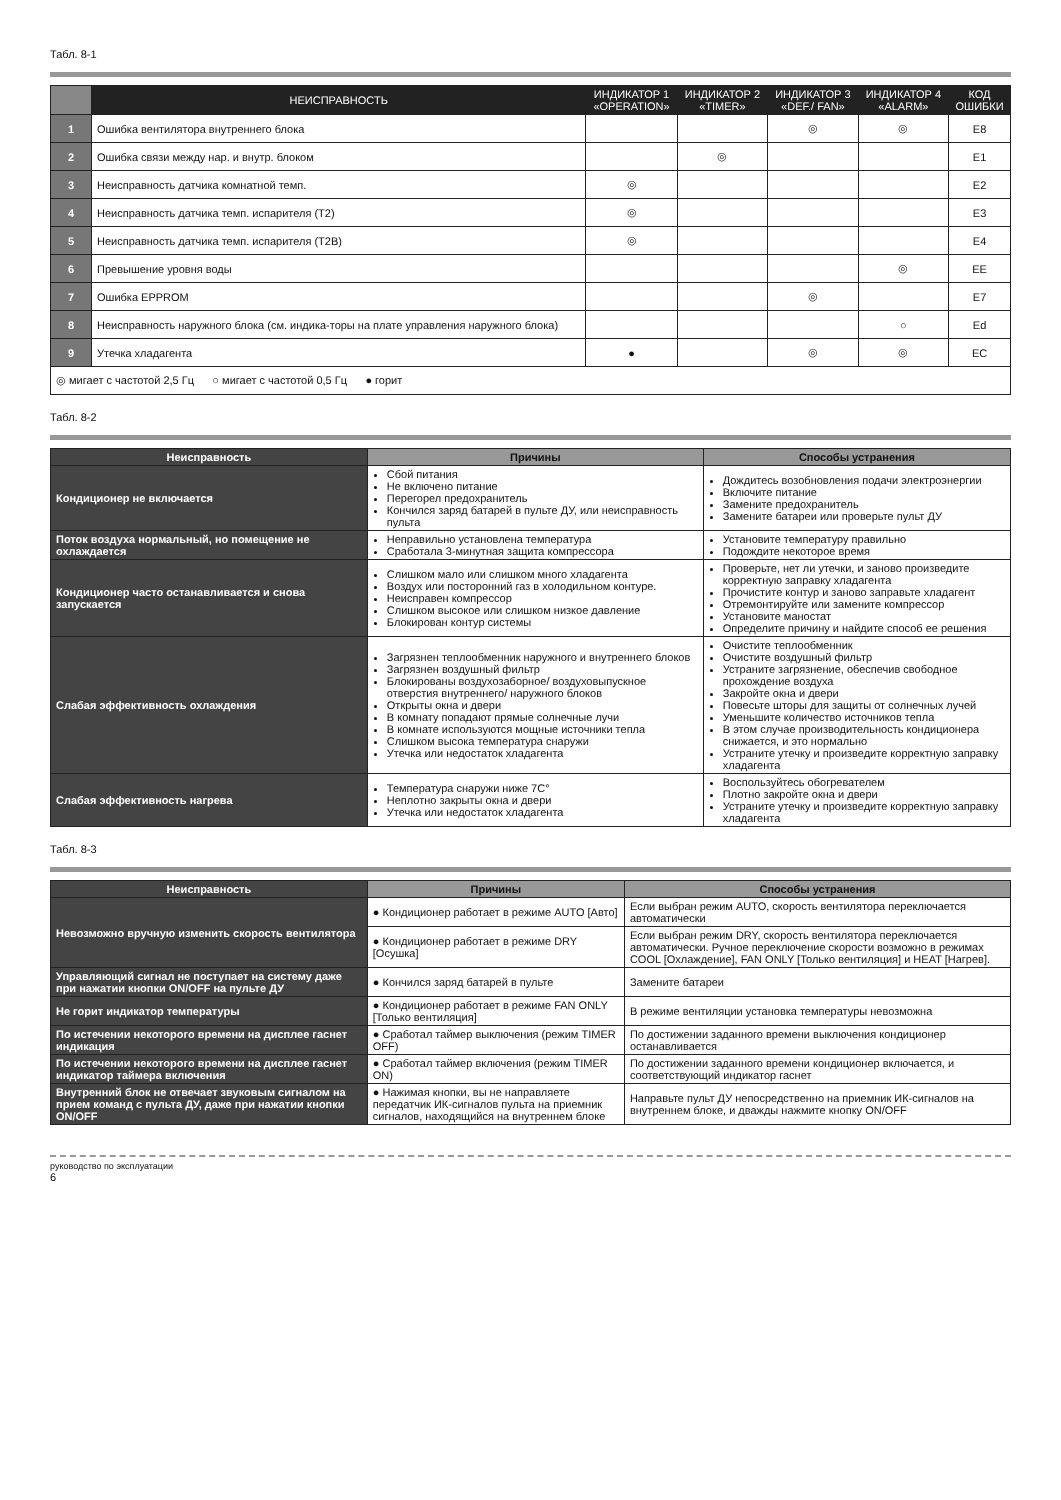Табл. 8-1
| | НЕИСПРАВНОСТЬ | ИНДИКАТОР 1 «OPERATION» | ИНДИКАТОР 2 «TIMER» | ИНДИКАТОР 3 «DEF./ FAN» | ИНДИКАТОР 4 «ALARM» | КОД ОШИБКИ |
| --- | --- | --- | --- | --- | --- | --- |
| 1 | Ошибка вентилятора внутреннего блока | | | ◎ | ◎ | E8 |
| 2 | Ошибка связи между нар. и внутр. блоком | | ◎ | | | E1 |
| 3 | Неисправность датчика комнатной темп. | ◎ | | | | E2 |
| 4 | Неисправность датчика темп. испарителя (T2) | ◎ | | | | E3 |
| 5 | Неисправность датчика темп. испарителя (T2B) | ◎ | | | | E4 |
| 6 | Превышение уровня воды | | | | ◎ | EE |
| 7 | Ошибка EPPROM | | | ◎ | | E7 |
| 8 | Неисправность наружного блока (см. индика-торы на плате управления наружного блока) | | | | ○ | Ed |
| 9 | Утечка хладагента | ● | | ◎ | ◎ | EC |
| ◎ мигает с частотой 2,5 Гц ○ мигает с частотой 0,5 Гц ● горит | | | | | | |
Табл. 8-2
| Неисправность | Причины | Способы устранения |
| --- | --- | --- |
| Кондиционер не включается | Сбой питания Не включено питание Перегорел предохранитель Кончился заряд батарей в пульте ДУ, или неисправность пульта | Дождитесь возобновления подачи электроэнергии Включите питание Замените предохранитель Замените батареи или проверьте пульт ДУ |
| Поток воздуха нормальный, но помещение не охлаждается | Неправильно установлена температура Сработала 3-минутная защита компрессора | Установите температуру правильно Подождите некоторое время |
| Кондиционер часто останавливается и снова запускается | Слишком мало или слишком много хладагента Воздух или посторонний газ в холодильном контуре. Неисправен компрессор Слишком высокое или слишком низкое давление Блокирован контур системы | Проверьте, нет ли утечки, и заново произведите корректную заправку хладагента Прочистите контур и заново заправьте хладагент Отремонтируйте или замените компрессор Установите маностат Определите причину и найдите способ ее решения |
| Слабая эффективность охлаждения | Загрязнен теплообменник наружного и внутреннего блоков Загрязнен воздушный фильтр Блокированы воздухозаборное/ воздуховыпускное отверстия внутреннего/ наружного блоков Открыты окна и двери В комнату попадают прямые солнечные лучи В комнате используются мощные источники тепла Слишком высока температура снаружи Утечка или недостаток хладагента | Очистите теплообменник Очистите воздушный фильтр Устраните загрязнение, обеспечив свободное прохождение воздуха Закройте окна и двери Повесьте шторы для защиты от солнечных лучей Уменьшите количество источников тепла В этом случае производительность кондиционера снижается, и это нормально Устраните утечку и произведите корректную заправку хладагента |
| Слабая эффективность нагрева | Температура снаружи ниже 7C° Неплотно закрыты окна и двери Утечка или недостаток хладагента | Воспользуйтесь обогревателем Плотно закройте окна и двери Устраните утечку и произведите корректную заправку хладагента |
Табл. 8-3
| Неисправность | Причины | Способы устранения |
| --- | --- | --- |
| Невозможно вручную изменить скорость вентилятора | ● Кондиционер работает в режиме AUTO [Авто] | Если выбран режим AUTO, скорость вентилятора переключается автоматически |
| | ● Кондиционер работает в режиме DRY [Осушка] | Если выбран режим DRY, скорость вентилятора переключается автоматически. Ручное переключение скорости возможно в режимах COOL [Охлаждение], FAN ONLY [Только вентиляция] и HEAT [Нагрев]. |
| Управляющий сигнал не поступает на систему даже при нажатии кнопки ON/OFF на пульте ДУ | ● Кончился заряд батарей в пульте | Замените батареи |
| Не горит индикатор температуры | ● Кондиционер работает в режиме FAN ONLY [Только вентиляция] | В режиме вентиляции установка температуры невозможна |
| По истечении некоторого времени на дисплее гаснет индикация | ● Сработал таймер выключения (режим TIMER OFF) | По достижении заданного времени выключения кондиционер останавливается |
| По истечении некоторого времени на дисплее гаснет индикатор таймера включения | ● Сработал таймер включения (режим TIMER ON) | По достижении заданного времени кондиционер включается, и соответствующий индикатор гаснет |
| Внутренний блок не отвечает звуковым сигналом на прием команд с пульта ДУ, даже при нажатии кнопки ON/OFF | ● Нажимая кнопки, вы не направляете передатчик ИК-сигналов пульта на приемник сигналов, находящийся на внутреннем блоке | Направьте пульт ДУ непосредственно на приемник ИК-сигналов на внутреннем блоке, и дважды нажмите кнопку ON/OFF |
руководство по эксплуатации
6